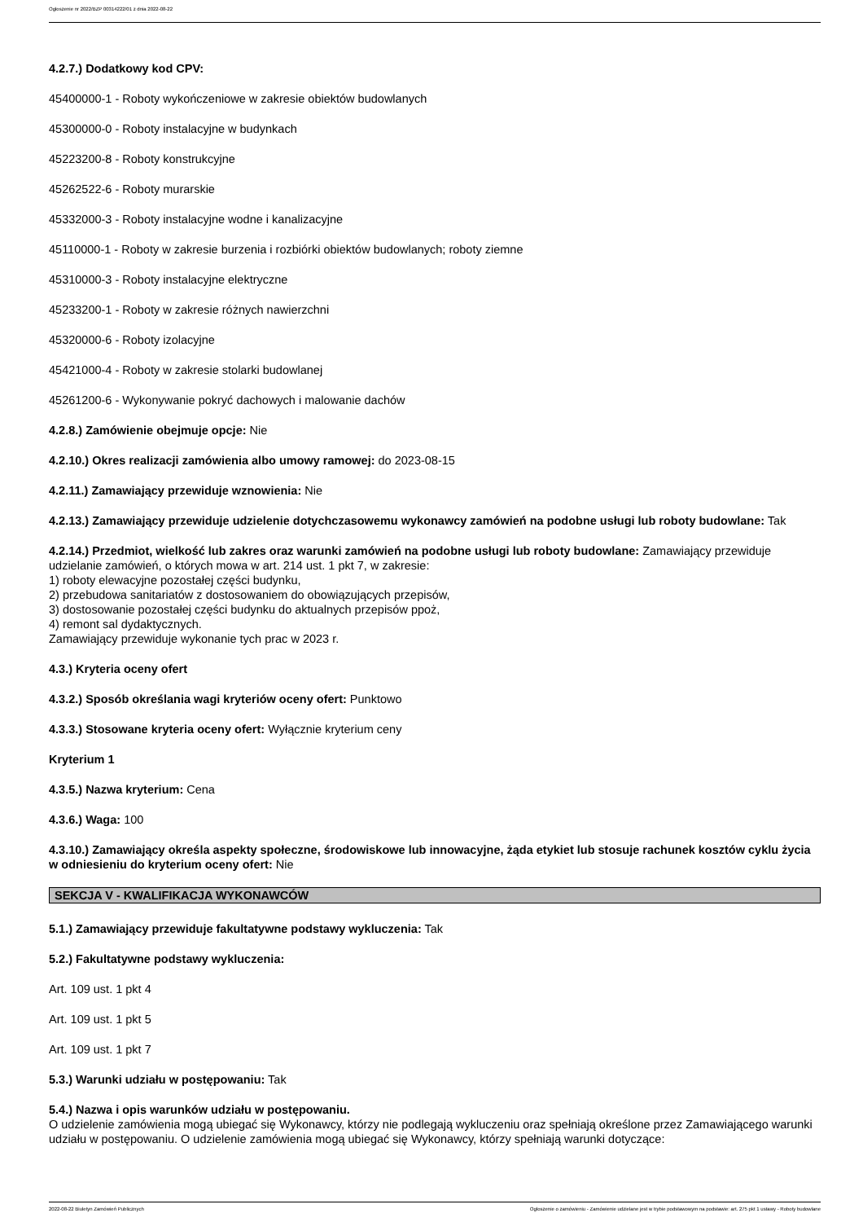Ogłoszenie nr 2022/BZP 00314222/01 z dnia 2022-08-22
4.2.7.) Dodatkowy kod CPV:
45400000-1 - Roboty wykończeniowe w zakresie obiektów budowlanych
45300000-0 - Roboty instalacyjne w budynkach
45223200-8 - Roboty konstrukcyjne
45262522-6 - Roboty murarskie
45332000-3 - Roboty instalacyjne wodne i kanalizacyjne
45110000-1 - Roboty w zakresie burzenia i rozbiórki obiektów budowlanych; roboty ziemne
45310000-3 - Roboty instalacyjne elektryczne
45233200-1 - Roboty w zakresie różnych nawierzchni
45320000-6 - Roboty izolacyjne
45421000-4 - Roboty w zakresie stolarki budowlanej
45261200-6 - Wykonywanie pokryć dachowych i malowanie dachów
4.2.8.) Zamówienie obejmuje opcje: Nie
4.2.10.) Okres realizacji zamówienia albo umowy ramowej: do 2023-08-15
4.2.11.) Zamawiający przewiduje wznowienia: Nie
4.2.13.) Zamawiający przewiduje udzielenie dotychczasowemu wykonawcy zamówień na podobne usługi lub roboty budowlane: Tak
4.2.14.) Przedmiot, wielkość lub zakres oraz warunki zamówień na podobne usługi lub roboty budowlane: Zamawiający przewiduje udzielanie zamówień, o których mowa w art. 214 ust. 1 pkt 7, w zakresie:
1) roboty elewacyjne pozostałej części budynku,
2) przebudowa sanitariatów z dostosowaniem do obowiązujących przepisów,
3) dostosowanie pozostałej części budynku do aktualnych przepisów ppoż,
4) remont sal dydaktycznych.
Zamawiający przewiduje wykonanie tych prac w 2023 r.
4.3.) Kryteria oceny ofert
4.3.2.) Sposób określania wagi kryteriów oceny ofert: Punktowo
4.3.3.) Stosowane kryteria oceny ofert: Wyłącznie kryterium ceny
Kryterium 1
4.3.5.) Nazwa kryterium: Cena
4.3.6.) Waga: 100
4.3.10.) Zamawiający określa aspekty społeczne, środowiskowe lub innowacyjne, żąda etykiet lub stosuje rachunek kosztów cyklu życia w odniesieniu do kryterium oceny ofert: Nie
SEKCJA V - KWALIFIKACJA WYKONAWCÓW
5.1.) Zamawiający przewiduje fakultatywne podstawy wykluczenia: Tak
5.2.) Fakultatywne podstawy wykluczenia:
Art. 109 ust. 1 pkt 4
Art. 109 ust. 1 pkt 5
Art. 109 ust. 1 pkt 7
5.3.) Warunki udziału w postępowaniu: Tak
5.4.) Nazwa i opis warunków udziału w postępowaniu.
O udzielenie zamówienia mogą ubiegać się Wykonawcy, którzy nie podlegają wykluczeniu oraz spełniają określone przez Zamawiającego warunki udziału w postępowaniu. O udzielenie zamówienia mogą ubiegać się Wykonawcy, którzy spełniają warunki dotyczące:
2022-08-22 Biuletyn Zamówień Publicznych Ogłoszenie o zamówieniu - Zamówienie udzielane jest w trybie podstawowym na podstawie: art. 275 pkt 1 ustawy - Roboty budowlane